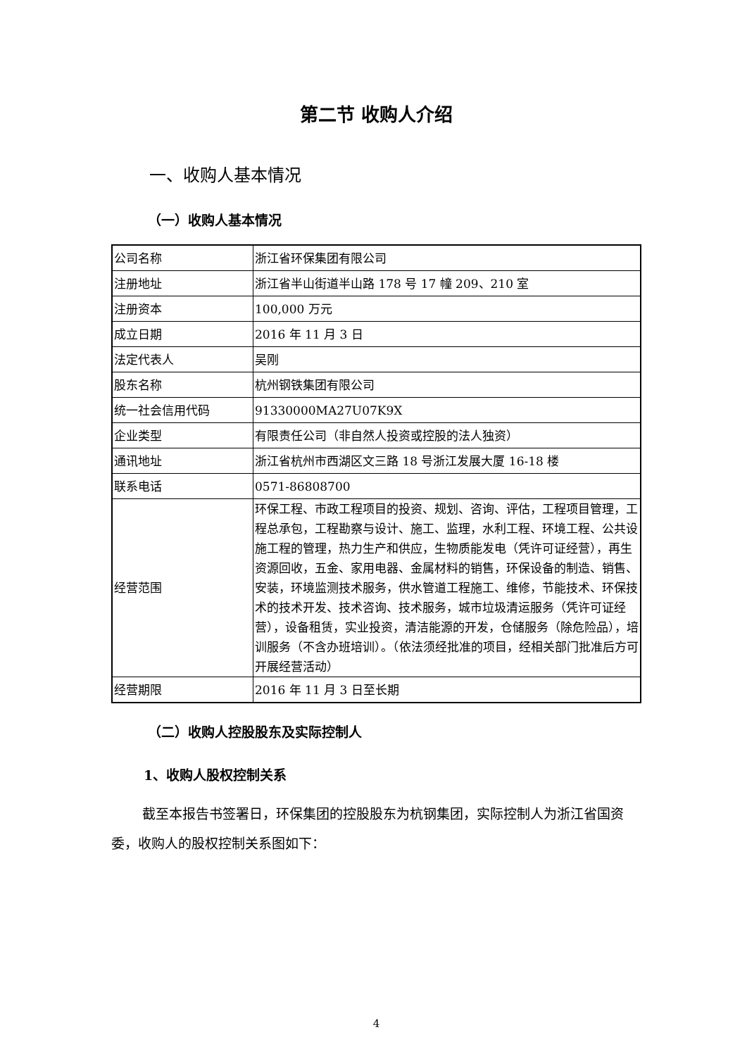第二节 收购人介绍
一、收购人基本情况
（一）收购人基本情况
| 公司名称 | 浙江省环保集团有限公司 |
| 注册地址 | 浙江省半山街道半山路 178 号 17 幢 209、210 室 |
| 注册资本 | 100,000 万元 |
| 成立日期 | 2016 年 11 月 3 日 |
| 法定代表人 | 吴刚 |
| 股东名称 | 杭州钢铁集团有限公司 |
| 统一社会信用代码 | 91330000MA27U07K9X |
| 企业类型 | 有限责任公司（非自然人投资或控股的法人独资） |
| 通讯地址 | 浙江省杭州市西湖区文三路 18 号浙江发展大厦 16-18 楼 |
| 联系电话 | 0571-86808700 |
| 经营范围 | 环保工程、市政工程项目的投资、规划、咨询、评估，工程项目管理，工程总承包，工程勘察与设计、施工、监理，水利工程、环境工程、公共设施工程的管理，热力生产和供应，生物质能发电（凭许可证经营），再生资源回收，五金、家用电器、金属材料的销售，环保设备的制造、销售、安装，环境监测技术服务，供水管道工程施工、维修，节能技术、环保技术的技术开发、技术咨询、技术服务，城市垃圾清运服务（凭许可证经营），设备租赁，实业投资，清洁能源的开发，仓储服务（除危险品），培训服务（不含办班培训）。（依法须经批准的项目，经相关部门批准后方可开展经营活动） |
| 经营期限 | 2016 年 11 月 3 日至长期 |
（二）收购人控股股东及实际控制人
1、收购人股权控制关系
截至本报告书签署日，环保集团的控股股东为杭钢集团，实际控制人为浙江省国资委，收购人的股权控制关系图如下：
4